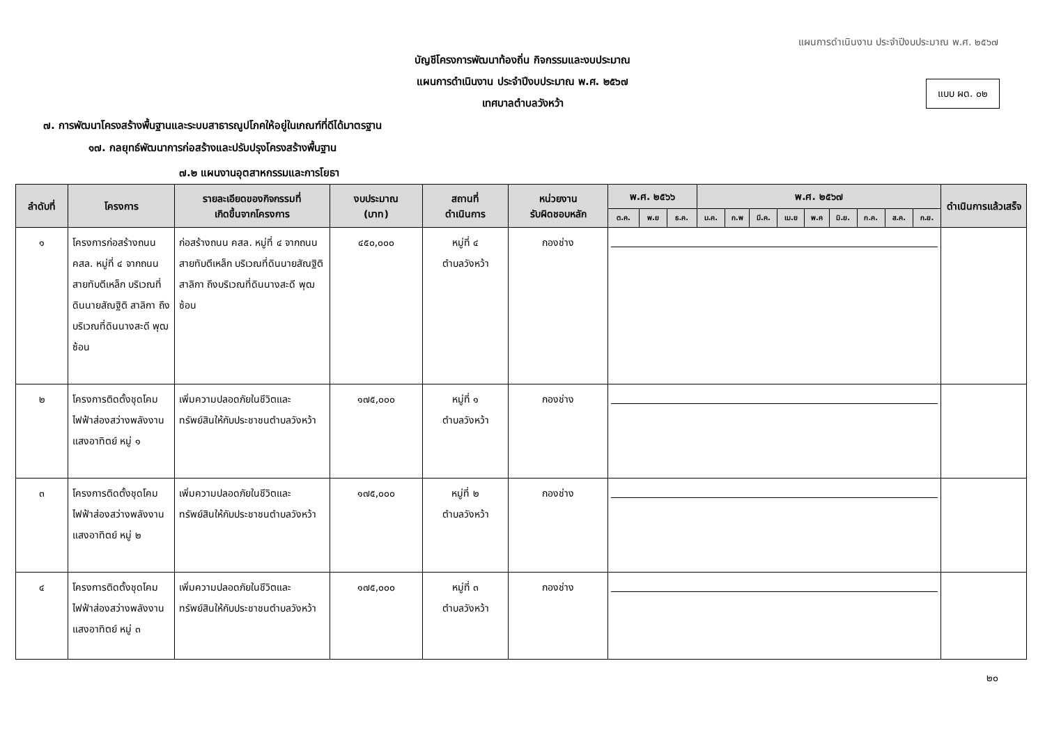แผนการดำเนินงาน ประจำปีงบประมาณ พ.ศ. ๒๕๖๗
บัญชีโครงการพัฒนาท้องถิ่น กิจกรรมและงบประมาณ
แผนการดำเนินงาน ประจำปีงบประมาณ พ.ศ. ๒๕๖๗
เทศบาลตำบลวังหว้า
แบบ ผด. ๐๒
๗. การพัฒนาโครงสร้างพื้นฐานและระบบสาธารณูปโภคให้อยู่ในเกณฑ์ที่ดีได้มาตรฐาน
๑๗. กลยุทธ์พัฒนาการก่อสร้างและปรับปรุงโครงสร้างพื้นฐาน
๗.๒ แผนงานอุตสาหกรรมและการโยธา
| ลำดับที่ | โครงการ | รายละเอียดของกิจกรรมที่ เกิดขึ้นจากโครงการ | งบประมาณ (บาท) | สถานที่ ดำเนินการ | หน่วยงาน รับผิดชอบหลัก | พ.ศ. ๒๕๖๖ | | | พ.ศ. ๒๕๖๗ | | | | | | | | | ดำเนินการแล้วเสร็จ |
| --- | --- | --- | --- | --- | --- | --- | --- | --- | --- | --- | --- | --- | --- | --- | --- | --- | --- | --- |
| | | | | | | ต.ค. | พ.ย | ธ.ค. | ม.ค. | ก.พ | มี.ค. | เม.ย | พ.ค | มิ.ย. | ก.ค. | ส.ค. | ก.ย. | |
| ๑ | โครงการก่อสร้างถนน คสล. หมู่ที่ ๔ จากถนนสายทับตีเหล็ก บริเวณที่ดินนายสัณฐิติ สาลิกา ถึงบริเวณที่ดินนางสะดี พุฒซ้อน | ก่อสร้างถนน คสล. หมู่ที่ ๔ จากถนนสายทับตีเหล็ก บริเวณที่ดินนายสัณฐิติ สาลิกา ถึงบริเวณที่ดินนางสะดี พุฒซ้อน | ๔๕๐,๐๐๐ | หมู่ที่ ๔ ตำบลวังหว้า | กองช่าง | | | | | | | | | | | | | |
| ๒ | โครงการติดตั้งชุดโคมไฟฟ้าส่องสว่างพลังงานแสงอาทิตย์ หมู่ ๑ | เพิ่มความปลอดภัยในชีวิตและทรัพย์สินให้กับประชาชนตำบลวังหว้า | ๑๗๕,๐๐๐ | หมู่ที่ ๑ ตำบลวังหว้า | กองช่าง | | | | | | | | | | | | | |
| ๓ | โครงการติดตั้งชุดโคมไฟฟ้าส่องสว่างพลังงานแสงอาทิตย์ หมู่ ๒ | เพิ่มความปลอดภัยในชีวิตและทรัพย์สินให้กับประชาชนตำบลวังหว้า | ๑๗๕,๐๐๐ | หมู่ที่ ๒ ตำบลวังหว้า | กองช่าง | | | | | | | | | | | | | |
| ๔ | โครงการติดตั้งชุดโคมไฟฟ้าส่องสว่างพลังงานแสงอาทิตย์ หมู่ ๓ | เพิ่มความปลอดภัยในชีวิตและทรัพย์สินให้กับประชาชนตำบลวังหว้า | ๑๗๕,๐๐๐ | หมู่ที่ ๓ ตำบลวังหว้า | กองช่าง | | | | | | | | | | | | | |
๒๐